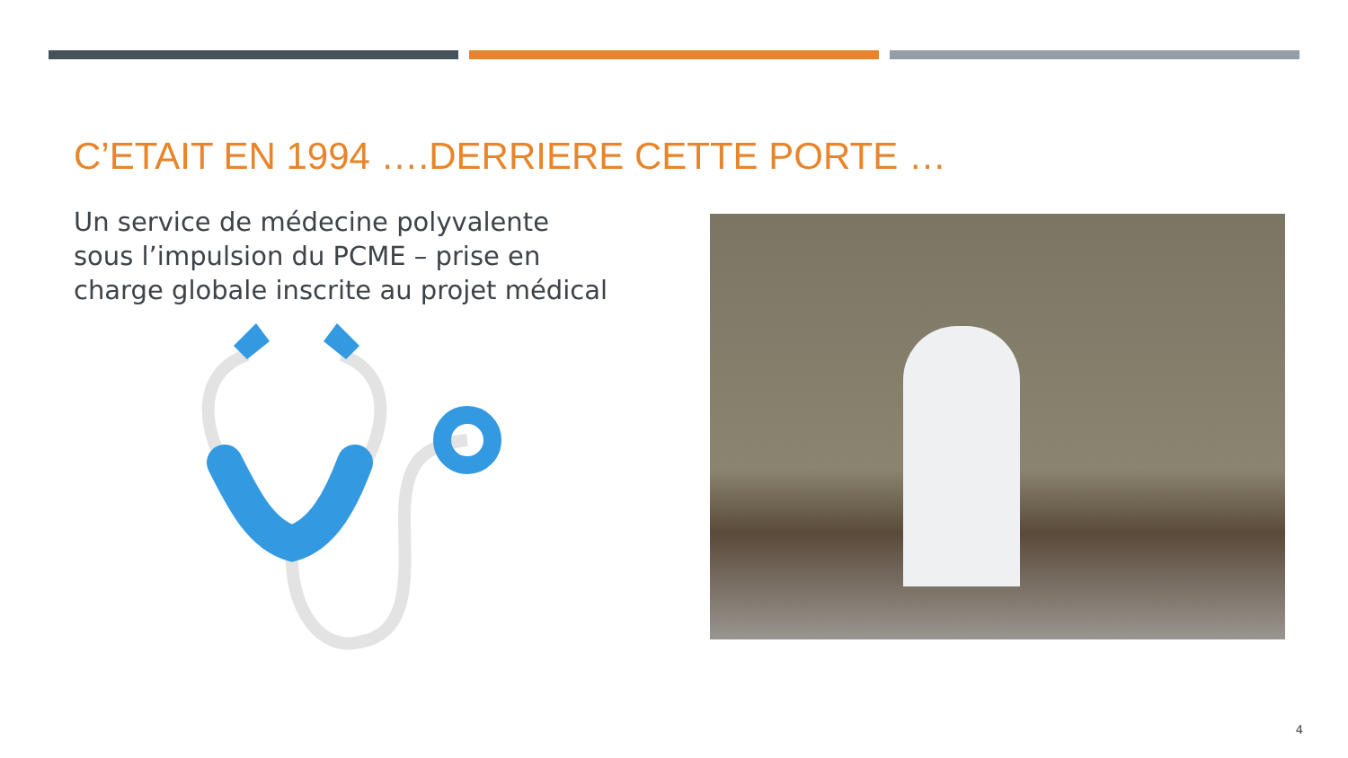C’ETAIT EN 1994 ….DERRIERE CETTE PORTE …
Un service de médecine polyvalente sous l’impulsion du PCME – prise en charge globale inscrite au projet médical
4